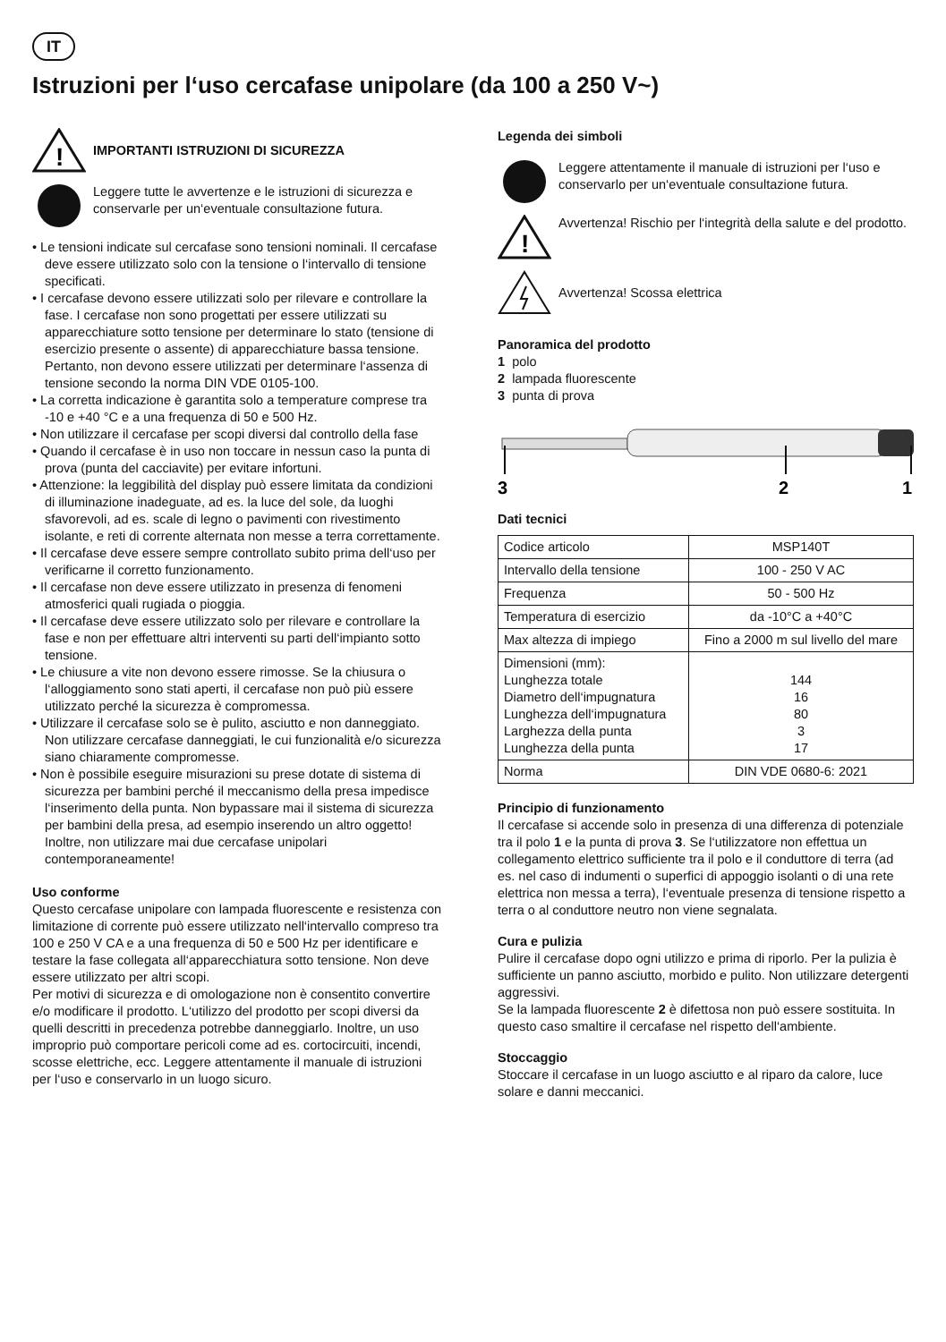IT
Istruzioni per l‘uso cercafase unipolare (da 100 a 250 V~)
!
IMPORTANTI ISTRUZIONI DI SICUREZZA
Leggere tutte le avvertenze e le istruzioni di sicurezza e conservarle per un‘eventuale consultazione futura.
• Le tensioni indicate sul cercafase sono tensioni nominali. Il cercafase deve essere utilizzato solo con la tensione o l‘intervallo di tensione specificati.
• I cercafase devono essere utilizzati solo per rilevare e controllare la fase. I cercafase non sono progettati per essere utilizzati su apparecchiature sotto tensione per determinare lo stato (tensione di esercizio presente o assente) di apparecchiature bassa tensione. Pertanto, non devono essere utilizzati per determinare l‘assenza di tensione secondo la norma DIN VDE 0105-100.
• La corretta indicazione è garantita solo a temperature comprese tra -10 e +40 °C e a una frequenza di 50 e 500 Hz.
• Non utilizzare il cercafase per scopi diversi dal controllo della fase
• Quando il cercafase è in uso non toccare in nessun caso la punta di prova (punta del cacciavite) per evitare infortuni.
• Attenzione: la leggibilità del display può essere limitata da condizioni di illuminazione inadeguate, ad es. la luce del sole, da luoghi sfavorevoli, ad es. scale di legno o pavimenti con rivestimento isolante, e reti di corrente alternata non messe a terra correttamente.
• Il cercafase deve essere sempre controllato subito prima dell‘uso per verificarne il corretto funzionamento.
• Il cercafase non deve essere utilizzato in presenza di fenomeni atmosferici quali rugiada o pioggia.
• Il cercafase deve essere utilizzato solo per rilevare e controllare la fase e non per effettuare altri interventi su parti dell‘impianto sotto tensione.
• Le chiusure a vite non devono essere rimosse. Se la chiusura o l‘alloggiamento sono stati aperti, il cercafase non può più essere utilizzato perché la sicurezza è compromessa.
• Utilizzare il cercafase solo se è pulito, asciutto e non danneggiato. Non utilizzare cercafase danneggiati, le cui funzionalità e/o sicurezza siano chiaramente compromesse.
• Non è possibile eseguire misurazioni su prese dotate di sistema di sicurezza per bambini perché il meccanismo della presa impedisce l‘inserimento della punta. Non bypassare mai il sistema di sicurezza per bambini della presa, ad esempio inserendo un altro oggetto! Inoltre, non utilizzare mai due cercafase unipolari contemporaneamente!
Uso conforme
Questo cercafase unipolare con lampada fluorescente e resistenza con limitazione di corrente può essere utilizzato nell‘intervallo compreso tra 100 e 250 V CA e a una frequenza di 50 e 500 Hz per identificare e testare la fase collegata all‘apparecchiatura sotto tensione. Non deve essere utilizzato per altri scopi.
Per motivi di sicurezza e di omologazione non è consentito convertire e/o modificare il prodotto. L‘utilizzo del prodotto per scopi diversi da quelli descritti in precedenza potrebbe danneggiarlo. Inoltre, un uso improprio può comportare pericoli come ad es. cortocircuiti, incendi, scosse elettriche, ecc. Leggere attentamente il manuale di istruzioni per l‘uso e conservarlo in un luogo sicuro.
Legenda dei simboli
Leggere attentamente il manuale di istruzioni per l‘uso e conservarlo per un‘eventuale consultazione futura.
!
Avvertenza! Rischio per l‘integrità della salute e del prodotto.
Avvertenza! Scossa elettrica
Panoramica del prodotto
1 polo
2 lampada fluorescente
3 punta di prova
3
2
1
Dati tecnici
| Codice articolo | MSP140T |
| Intervallo della tensione | 100 - 250 V AC |
| Frequenza | 50 - 500 Hz |
| Temperatura di esercizio | da -10°C a +40°C |
| Max altezza di impiego | Fino a 2000 m sul livello del mare |
| Dimensioni (mm): Lunghezza totale Diametro dell‘impugnatura Lunghezza dell‘impugnatura Larghezza della punta Lunghezza della punta | 144 16 80 3 17 |
| Norma | DIN VDE 0680-6: 2021 |
Principio di funzionamento
Il cercafase si accende solo in presenza di una differenza di potenziale tra il polo 1 e la punta di prova 3. Se l‘utilizzatore non effettua un collegamento elettrico sufficiente tra il polo e il conduttore di terra (ad es. nel caso di indumenti o superfici di appoggio isolanti o di una rete elettrica non messa a terra), l‘eventuale presenza di tensione rispetto a terra o al conduttore neutro non viene segnalata.
Cura e pulizia
Pulire il cercafase dopo ogni utilizzo e prima di riporlo. Per la pulizia è sufficiente un panno asciutto, morbido e pulito. Non utilizzare detergenti aggressivi.
Se la lampada fluorescente 2 è difettosa non può essere sostituita. In questo caso smaltire il cercafase nel rispetto dell‘ambiente.
Stoccaggio
Stoccare il cercafase in un luogo asciutto e al riparo da calore, luce solare e danni meccanici.